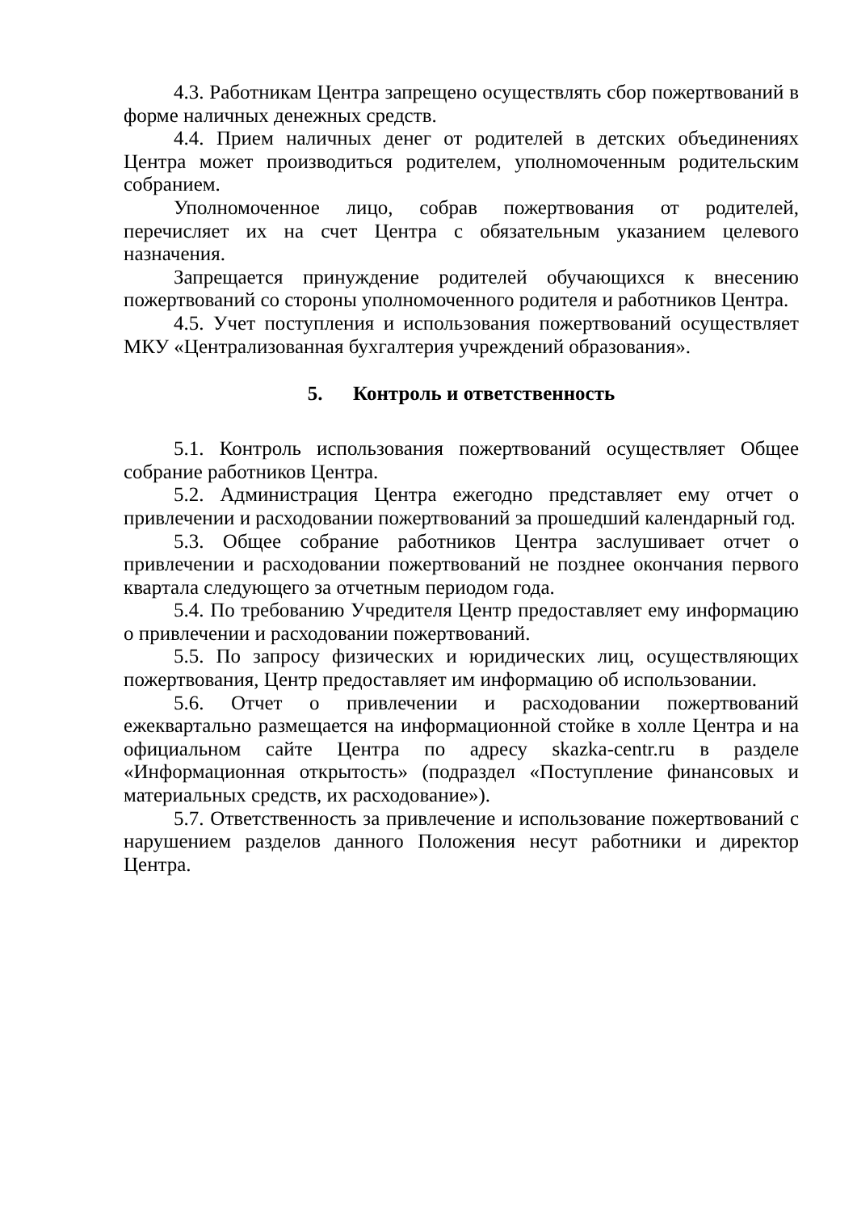4.3. Работникам Центра запрещено осуществлять сбор пожертвований в форме наличных денежных средств.
4.4. Прием наличных денег от родителей в детских объединениях Центра может производиться родителем, уполномоченным родительским собранием.
Уполномоченное лицо, собрав пожертвования от родителей, перечисляет их на счет Центра с обязательным указанием целевого назначения.
Запрещается принуждение родителей обучающихся к внесению пожертвований со стороны уполномоченного родителя и работников Центра.
4.5. Учет поступления и использования пожертвований осуществляет МКУ «Централизованная бухгалтерия учреждений образования».
5. Контроль и ответственность
5.1. Контроль использования пожертвований осуществляет Общее собрание работников Центра.
5.2. Администрация Центра ежегодно представляет ему отчет о привлечении и расходовании пожертвований за прошедший календарный год.
5.3. Общее собрание работников Центра заслушивает отчет о привлечении и расходовании пожертвований не позднее окончания первого квартала следующего за отчетным периодом года.
5.4. По требованию Учредителя Центр предоставляет ему информацию о привлечении и расходовании пожертвований.
5.5. По запросу физических и юридических лиц, осуществляющих пожертвования, Центр предоставляет им информацию об использовании.
5.6. Отчет о привлечении и расходовании пожертвований ежеквартально размещается на информационной стойке в холле Центра и на официальном сайте Центра по адресу skazka-centr.ru в разделе «Информационная открытость» (подраздел «Поступление финансовых и материальных средств, их расходование»).
5.7. Ответственность за привлечение и использование пожертвований с нарушением разделов данного Положения несут работники и директор Центра.